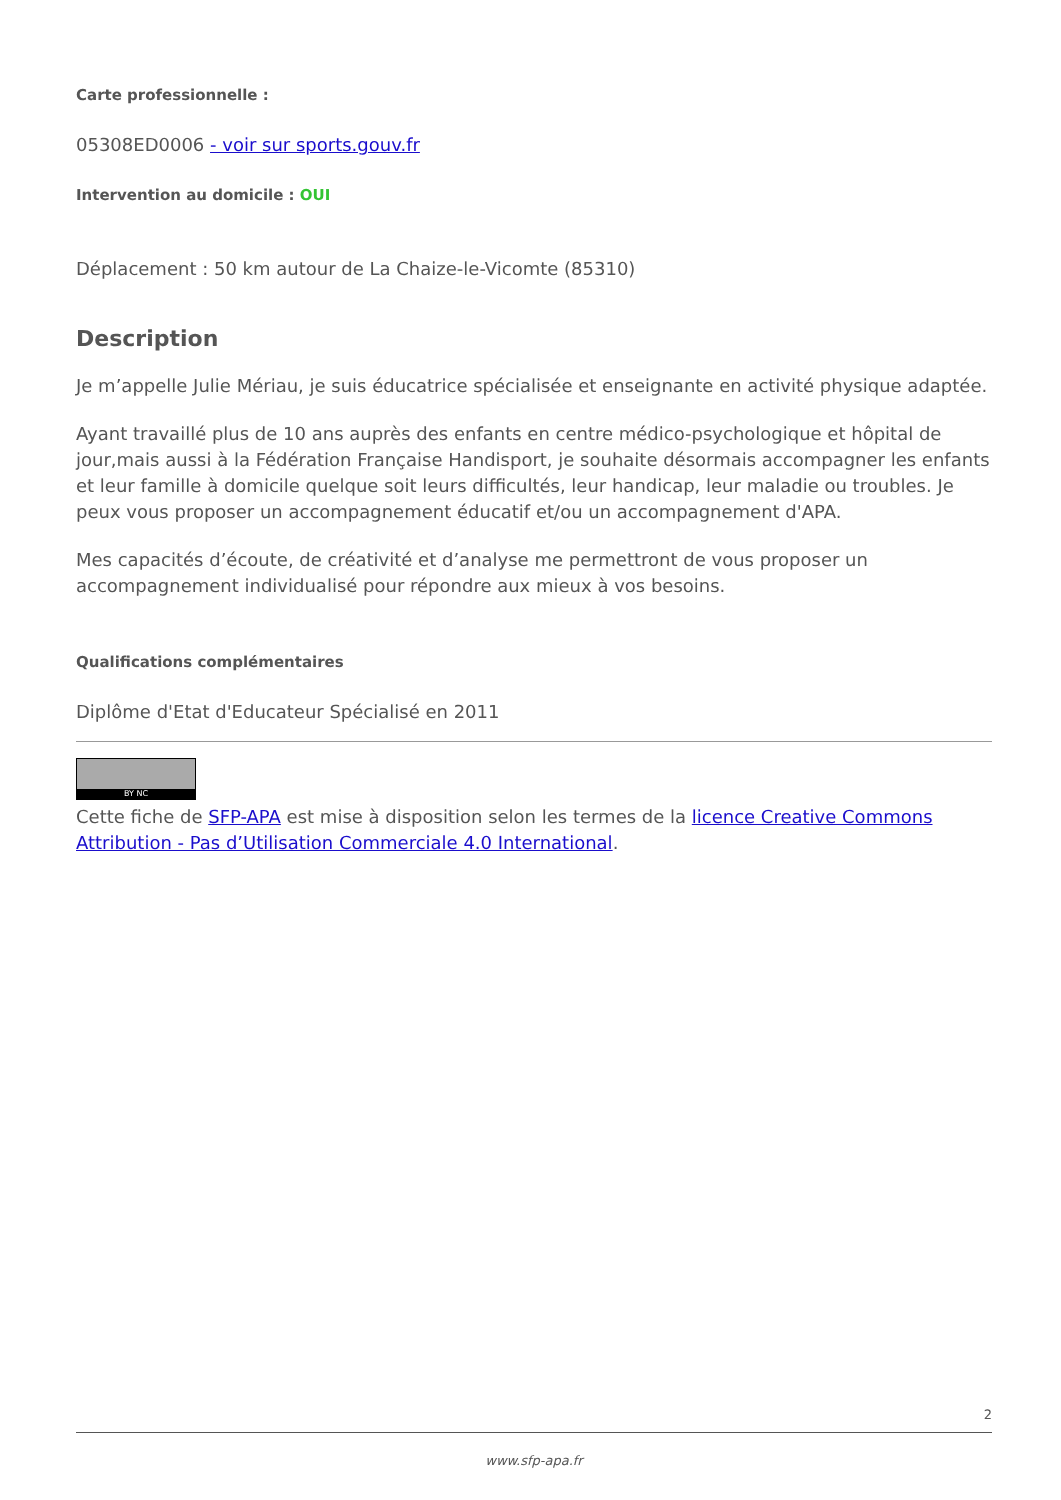Carte professionnelle :
05308ED0006 - voir sur sports.gouv.fr
Intervention au domicile : OUI
Déplacement : 50 km autour de La Chaize-le-Vicomte (85310)
Description
Je m’appelle Julie Mériau, je suis éducatrice spécialisée et enseignante en activité physique adaptée.
Ayant travaillé plus de 10 ans auprès des enfants en centre médico-psychologique et hôpital de jour,mais aussi à la Fédération Française Handisport, je souhaite désormais accompagner les enfants et leur famille à domicile quelque soit leurs difficultés, leur handicap, leur maladie ou troubles. Je peux vous proposer un accompagnement éducatif et/ou un accompagnement d'APA.
Mes capacités d’écoute, de créativité et d’analyse me permettront de vous proposer un accompagnement individualisé pour répondre aux mieux à vos besoins.
Qualifications complémentaires
Diplôme d'Etat d'Educateur Spécialisé en 2011
BY NC
Cette fiche de SFP-APA est mise à disposition selon les termes de la licence Creative Commons Attribution - Pas d’Utilisation Commerciale 4.0 International.
2
www.sfp-apa.fr